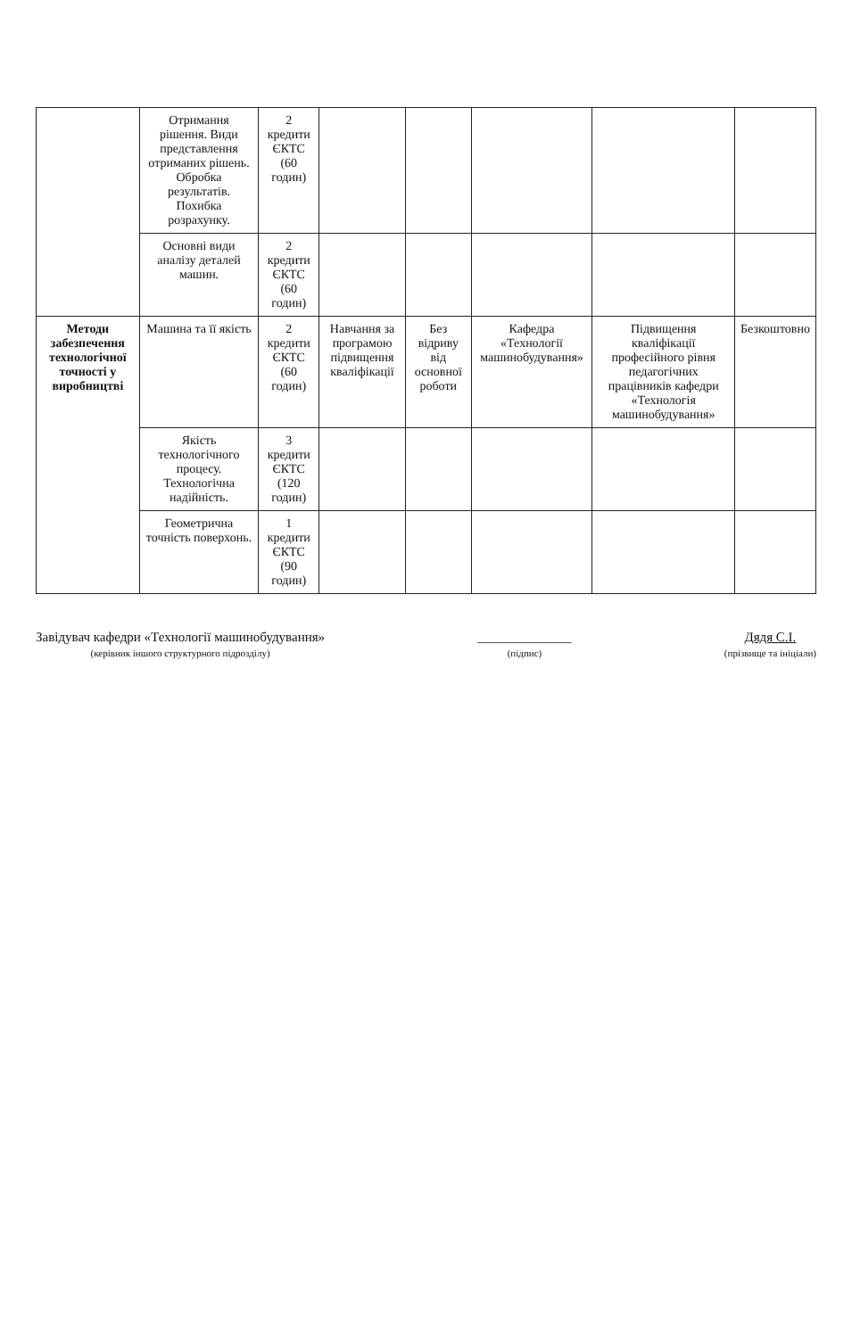| | Отримання рішення. Види представлення отриманих рішень. Обробка результатів. Похибка розрахунку. | 2 кредити ЄКТС (60 годин) | | | | | |
| | Основні види аналізу деталей машин. | 2 кредити ЄКТС (60 годин) | | | | | |
| Методи забезпечення технологічної точності у виробництві | Машина та її якість | 2 кредити ЄКТС (60 годин) | Навчання за програмою підвищення кваліфікації | Без відриву від основної роботи | Кафедра «Технології машинобудування» | Підвищення кваліфікації професійного рівня педагогічних працівників кафедри «Технологія машинобудування» | Безкоштовно |
| | Якість технологічного процесу. Технологічна надійність. | 3 кредити ЄКТС (120 годин) | | | | | |
| | Геометрична точність поверхонь. | 1 кредити ЄКТС (90 годин) | | | | | |
Завідувач кафедри «Технології машинобудування»
(керівник іншого структурного підрозділу)
______________
(підпис)
Дядя С.І.
(прізвище та ініціали)